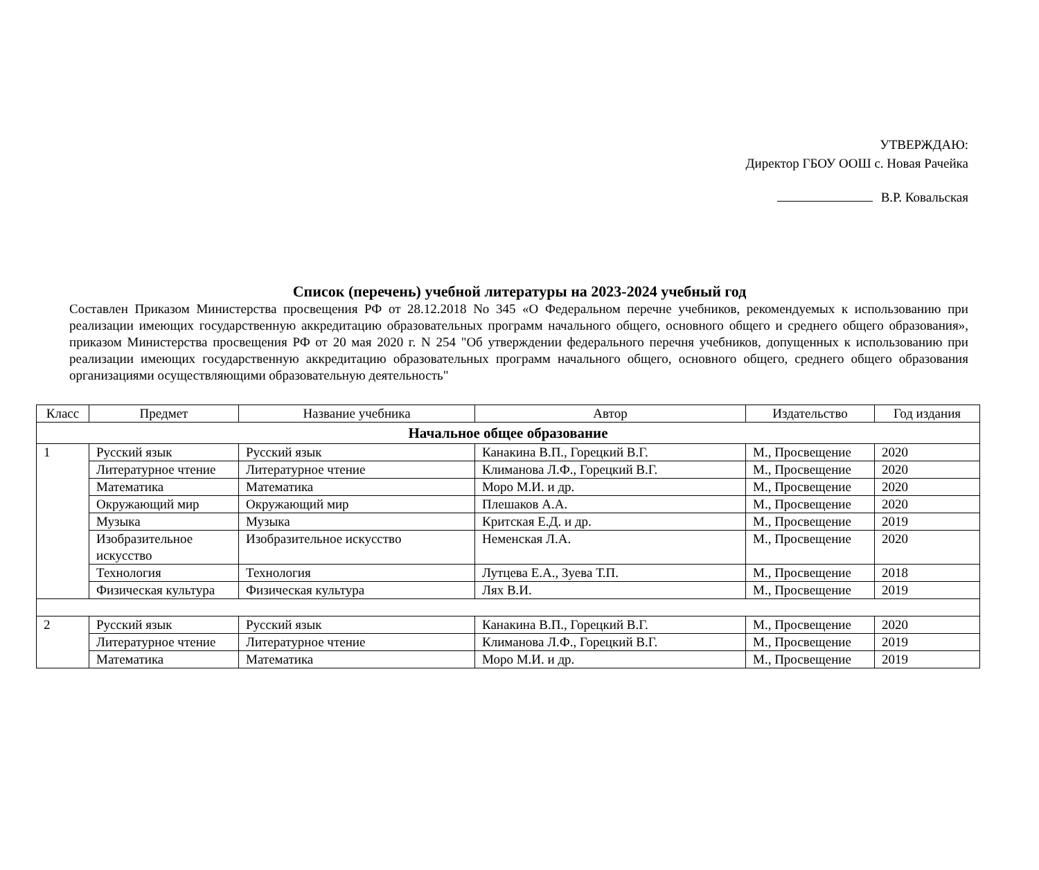УТВЕРЖДАЮ:
Директор ГБОУ ООШ с. Новая Рачейка
В.Р. Ковальская
Список (перечень) учебной литературы на 2023-2024 учебный год
Составлен Приказом Министерства просвещения РФ от 28.12.2018 No 345 «О Федеральном перечне учебников, рекомендуемых к использованию при реализации имеющих государственную аккредитацию образовательных программ начального общего, основного общего и среднего общего образования», приказом Министерства просвещения РФ от 20 мая 2020 г. N 254 "Об утверждении федерального перечня учебников, допущенных к использованию при реализации имеющих государственную аккредитацию образовательных программ начального общего, основного общего, среднего общего образования организациями осуществляющими образовательную деятельность"
| Класс | Предмет | Название учебника | Автор | Издательство | Год издания |
| --- | --- | --- | --- | --- | --- |
| Начальное общее образование | | | | | |
| 1 | Русский язык | Русский язык | Канакина В.П., Горецкий В.Г. | М., Просвещение | 2020 |
| | Литературное чтение | Литературное чтение | Климанова Л.Ф., Горецкий В.Г. | М., Просвещение | 2020 |
| | Математика | Математика | Моро М.И. и др. | М., Просвещение | 2020 |
| | Окружающий мир | Окружающий мир | Плешаков А.А. | М., Просвещение | 2020 |
| | Музыка | Музыка | Критская Е.Д. и др. | М., Просвещение | 2019 |
| | Изобразительное искусство | Изобразительное искусство | Неменская Л.А. | М., Просвещение | 2020 |
| | Технология | Технология | Лутцева Е.А., Зуева Т.П. | М., Просвещение | 2018 |
| | Физическая культура | Физическая культура | Лях В.И. | М., Просвещение | 2019 |
| 2 | Русский язык | Русский язык | Канакина В.П., Горецкий В.Г. | М., Просвещение | 2020 |
| | Литературное чтение | Литературное чтение | Климанова Л.Ф., Горецкий В.Г. | М., Просвещение | 2019 |
| | Математика | Математика | Моро М.И. и др. | М., Просвещение | 2019 |